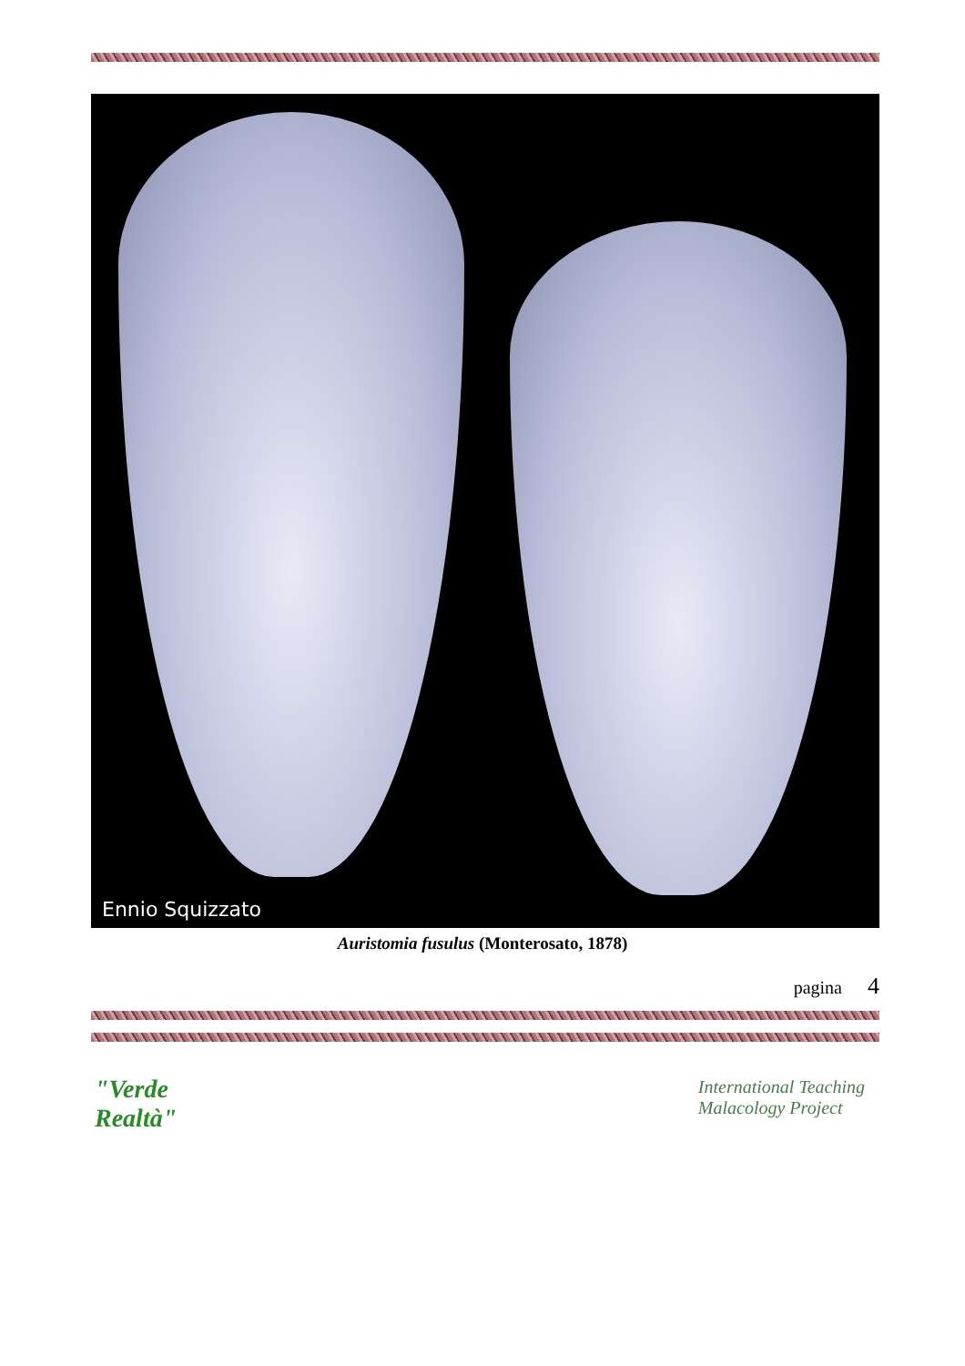Ennio Squizzato
Auristomia fusulus (Monterosato, 1878)
pagina 4
"Verde
Realtà"
International Teaching
Malacology Project